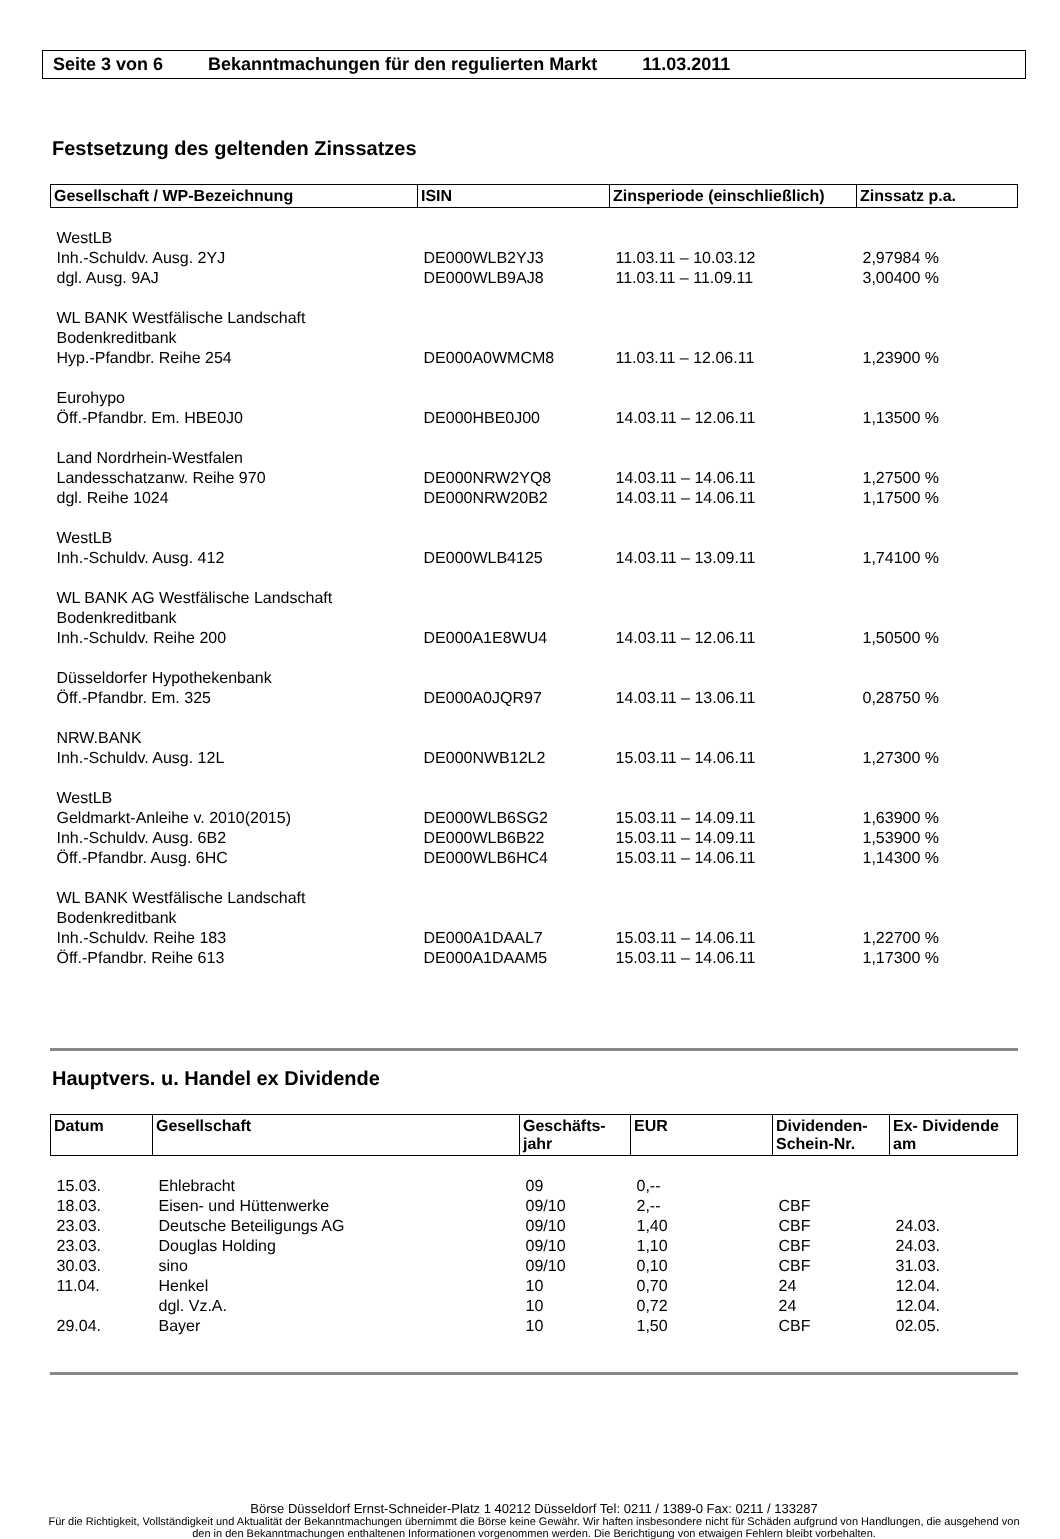Seite 3 von 6 Bekanntmachungen für den regulierten Markt 11.03.2011
Festsetzung des geltenden Zinssatzes
| Gesellschaft / WP-Bezeichnung | ISIN | Zinsperiode (einschließlich) | Zinssatz p.a. |
| --- | --- | --- | --- |
| WestLB | | | |
| Inh.-Schuldv. Ausg. 2YJ | DE000WLB2YJ3 | 11.03.11 – 10.03.12 | 2,97984 % |
| dgl. Ausg. 9AJ | DE000WLB9AJ8 | 11.03.11 – 11.09.11 | 3,00400 % |
| WL BANK Westfälische Landschaft Bodenkreditbank | | | |
| Hyp.-Pfandbr. Reihe 254 | DE000A0WMCM8 | 11.03.11 – 12.06.11 | 1,23900 % |
| Eurohypo | | | |
| Öff.-Pfandbr. Em. HBE0J0 | DE000HBE0J00 | 14.03.11 – 12.06.11 | 1,13500 % |
| Land Nordrhein-Westfalen | | | |
| Landesschatzanw. Reihe 970 | DE000NRW2YQ8 | 14.03.11 – 14.06.11 | 1,27500 % |
| dgl. Reihe 1024 | DE000NRW20B2 | 14.03.11 – 14.06.11 | 1,17500 % |
| WestLB | | | |
| Inh.-Schuldv. Ausg. 412 | DE000WLB4125 | 14.03.11 – 13.09.11 | 1,74100 % |
| WL BANK AG Westfälische Landschaft Bodenkreditbank | | | |
| Inh.-Schuldv. Reihe 200 | DE000A1E8WU4 | 14.03.11 – 12.06.11 | 1,50500 % |
| Düsseldorfer Hypothekenbank | | | |
| Öff.-Pfandbr. Em. 325 | DE000A0JQR97 | 14.03.11 – 13.06.11 | 0,28750 % |
| NRW.BANK | | | |
| Inh.-Schuldv. Ausg. 12L | DE000NWB12L2 | 15.03.11 – 14.06.11 | 1,27300 % |
| WestLB | | | |
| Geldmarkt-Anleihe v. 2010(2015) | DE000WLB6SG2 | 15.03.11 – 14.09.11 | 1,63900 % |
| Inh.-Schuldv. Ausg. 6B2 | DE000WLB6B22 | 15.03.11 – 14.09.11 | 1,53900 % |
| Öff.-Pfandbr. Ausg. 6HC | DE000WLB6HC4 | 15.03.11 – 14.06.11 | 1,14300 % |
| WL BANK Westfälische Landschaft Bodenkreditbank | | | |
| Inh.-Schuldv. Reihe 183 | DE000A1DAAL7 | 15.03.11 – 14.06.11 | 1,22700 % |
| Öff.-Pfandbr. Reihe 613 | DE000A1DAAM5 | 15.03.11 – 14.06.11 | 1,17300 % |
Hauptvers. u. Handel ex Dividende
| Datum | Gesellschaft | Geschäfts- jahr | EUR | Dividenden- Schein-Nr. | Ex- Dividende am |
| --- | --- | --- | --- | --- | --- |
| 15.03. | Ehlebracht | 09 | 0,-- | | |
| 18.03. | Eisen- und Hüttenwerke | 09/10 | 2,-- | CBF | |
| 23.03. | Deutsche Beteiligungs AG | 09/10 | 1,40 | CBF | 24.03. |
| 23.03. | Douglas Holding | 09/10 | 1,10 | CBF | 24.03. |
| 30.03. | sino | 09/10 | 0,10 | CBF | 31.03. |
| 11.04. | Henkel | 10 | 0,70 | 24 | 12.04. |
| | dgl. Vz.A. | 10 | 0,72 | 24 | 12.04. |
| 29.04. | Bayer | 10 | 1,50 | CBF | 02.05. |
Börse Düsseldorf Ernst-Schneider-Platz 1 40212 Düsseldorf Tel: 0211 / 1389-0 Fax: 0211 / 133287
Für die Richtigkeit, Vollständigkeit und Aktualität der Bekanntmachungen übernimmt die Börse keine Gewähr. Wir haften insbesondere nicht für Schäden aufgrund von Handlungen, die ausgehend von den in den Bekanntmachungen enthaltenen Informationen vorgenommen werden. Die Berichtigung von etwaigen Fehlern bleibt vorbehalten.